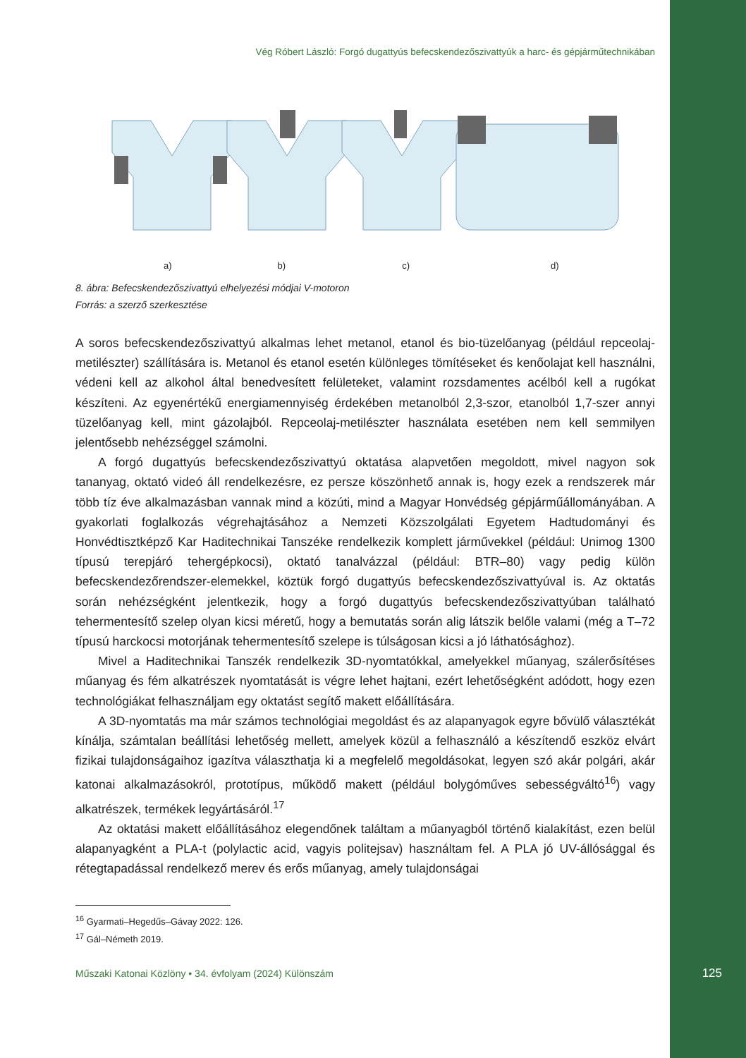Vég Róbert László: Forgó dugattyús befecskendezőszivattyúk a harc- és gépjárműtechnikában
a) b) c) d)
8. ábra: Befecskendezőszivattyú elhelyezési módjai V-motoron
Forrás: a szerző szerkesztése
A soros befecskendezőszivattyú alkalmas lehet metanol, etanol és bio-tüzelőanyag (például repceolaj-metilészter) szállítására is. Metanol és etanol esetén különleges tömítéseket és kenőolajat kell használni, védeni kell az alkohol által benedvesített felületeket, valamint rozsdamentes acélból kell a rugókat készíteni. Az egyenértékű energiamennyiség érdekében metanolból 2,3-szor, etanolból 1,7-szer annyi tüzelőanyag kell, mint gázolajból. Repceolaj-metilészter használata esetében nem kell semmilyen jelentősebb nehézséggel számolni.
A forgó dugattyús befecskendezőszivattyú oktatása alapvetően megoldott, mivel nagyon sok tananyag, oktató videó áll rendelkezésre, ez persze köszönhető annak is, hogy ezek a rendszerek már több tíz éve alkalmazásban vannak mind a közúti, mind a Magyar Honvédség gépjárműállományában. A gyakorlati foglalkozás végrehajtásához a Nemzeti Közszolgálati Egyetem Hadtudományi és Honvédtisztképző Kar Haditechnikai Tanszéke rendelkezik komplett járművekkel (például: Unimog 1300 típusú terepjáró tehergépkocsi), oktató tanalvázzal (például: BTR–80) vagy pedig külön befecskendezőrendszer-elemekkel, köztük forgó dugattyús befecskendezőszivattyúval is. Az oktatás során nehézségként jelentkezik, hogy a forgó dugattyús befecskendezőszivattyúban található tehermentesítő szelep olyan kicsi méretű, hogy a bemutatás során alig látszik belőle valami (még a T–72 típusú harckocsi motorjának tehermentesítő szelepe is túlságosan kicsi a jó láthatósághoz).
Mivel a Haditechnikai Tanszék rendelkezik 3D-nyomtatókkal, amelyekkel műanyag, szálerősítéses műanyag és fém alkatrészek nyomtatását is végre lehet hajtani, ezért lehetőségként adódott, hogy ezen technológiákat felhasználjam egy oktatást segítő makett előállítására.
A 3D-nyomtatás ma már számos technológiai megoldást és az alapanyagok egyre bővülő választékát kínálja, számtalan beállítási lehetőség mellett, amelyek közül a felhasználó a készítendő eszköz elvárt fizikai tulajdonságaihoz igazítva választhatja ki a megfelelő megoldásokat, legyen szó akár polgári, akár katonai alkalmazásokról, prototípus, működő makett (például bolygóműves sebességváltó<sup>16</sup>) vagy alkatrészek, termékek legyártásáról.<sup>17</sup>
Az oktatási makett előállításához elegendőnek találtam a műanyagból történő kialakítást, ezen belül alapanyagként a PLA-t (polylactic acid, vagyis politejsav) használtam fel. A PLA jó UV-állósággal és rétegtapadással rendelkező merev és erős műanyag, amely tulajdonságai
<sup>16</sup> Gyarmati–Hegedűs–Gávay 2022: 126.
<sup>17</sup> Gál–Németh 2019.
Műszaki Katonai Közlöny • 34. évfolyam (2024) Különszám
125